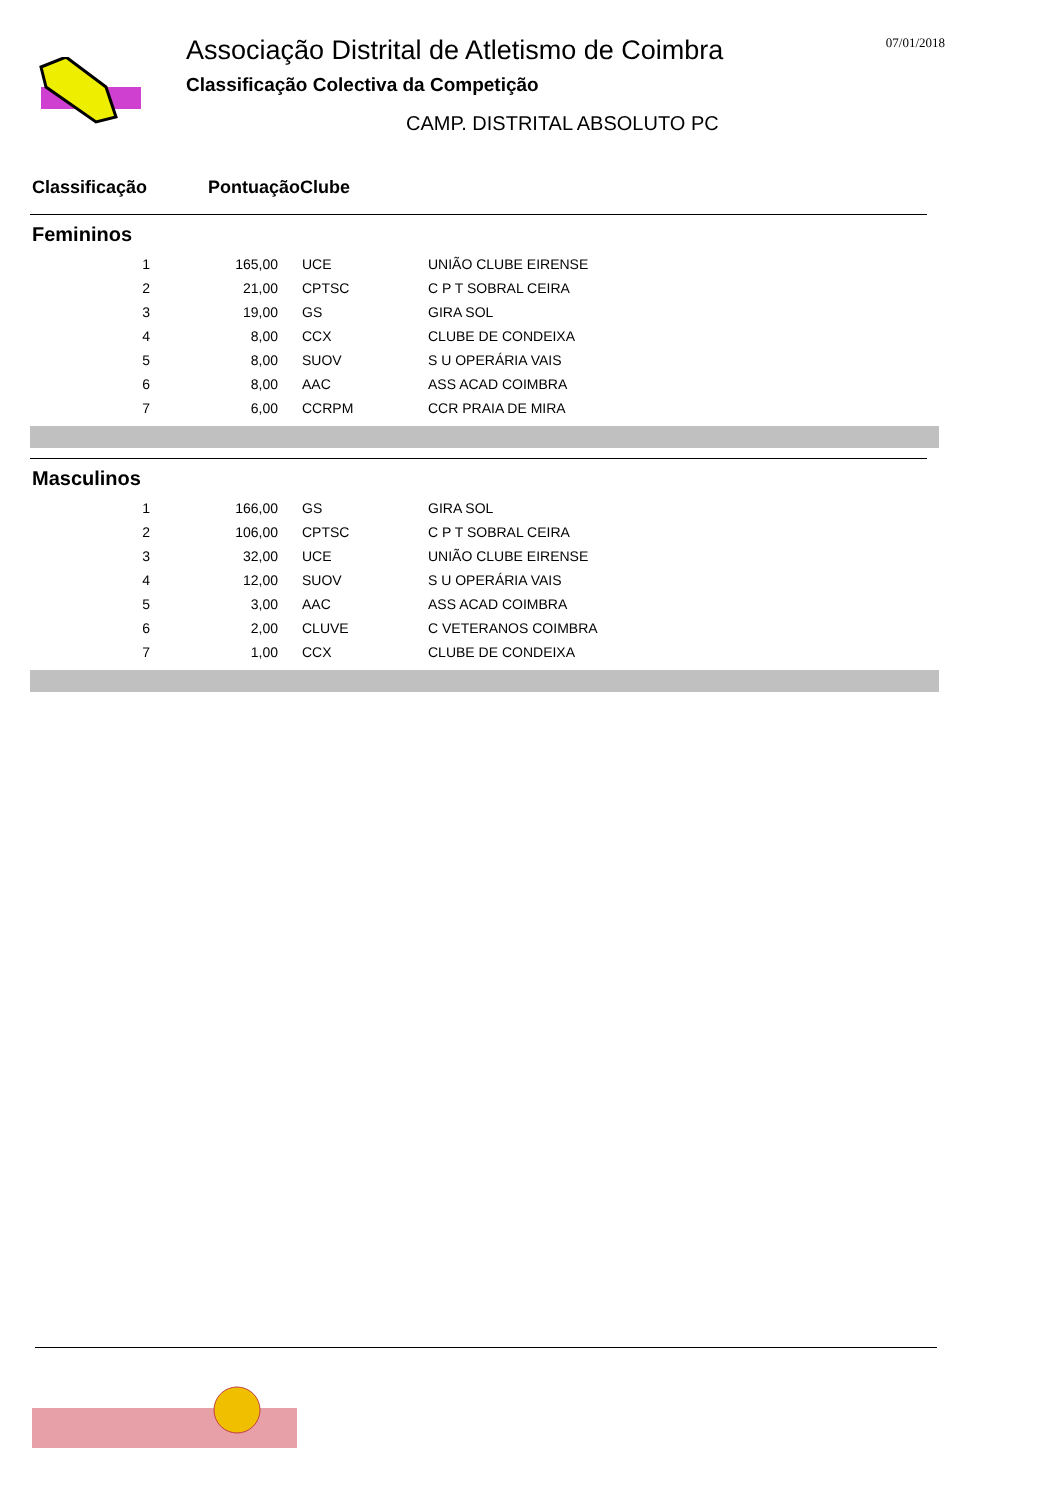Associação Distrital de Atletismo de Coimbra
Classificação Colectiva da Competição
CAMP. DISTRITAL ABSOLUTO PC
07/01/2018
Classificação Pontuação Clube
Femininos
| 1 | 165,00 | | UCE | UNIÃO CLUBE EIRENSE |
| 2 | 21,00 | | CPTSC | C P T SOBRAL CEIRA |
| 3 | 19,00 | | GS | GIRA SOL |
| 4 | 8,00 | | CCX | CLUBE DE CONDEIXA |
| 5 | 8,00 | | SUOV | S U OPERÁRIA VAIS |
| 6 | 8,00 | | AAC | ASS ACAD COIMBRA |
| 7 | 6,00 | | CCRPM | CCR PRAIA DE MIRA |
Masculinos
| 1 | 166,00 | | GS | GIRA SOL |
| 2 | 106,00 | | CPTSC | C P T SOBRAL CEIRA |
| 3 | 32,00 | | UCE | UNIÃO CLUBE EIRENSE |
| 4 | 12,00 | | SUOV | S U OPERÁRIA VAIS |
| 5 | 3,00 | | AAC | ASS ACAD COIMBRA |
| 6 | 2,00 | | CLUVE | C VETERANOS COIMBRA |
| 7 | 1,00 | | CCX | CLUBE DE CONDEIXA |